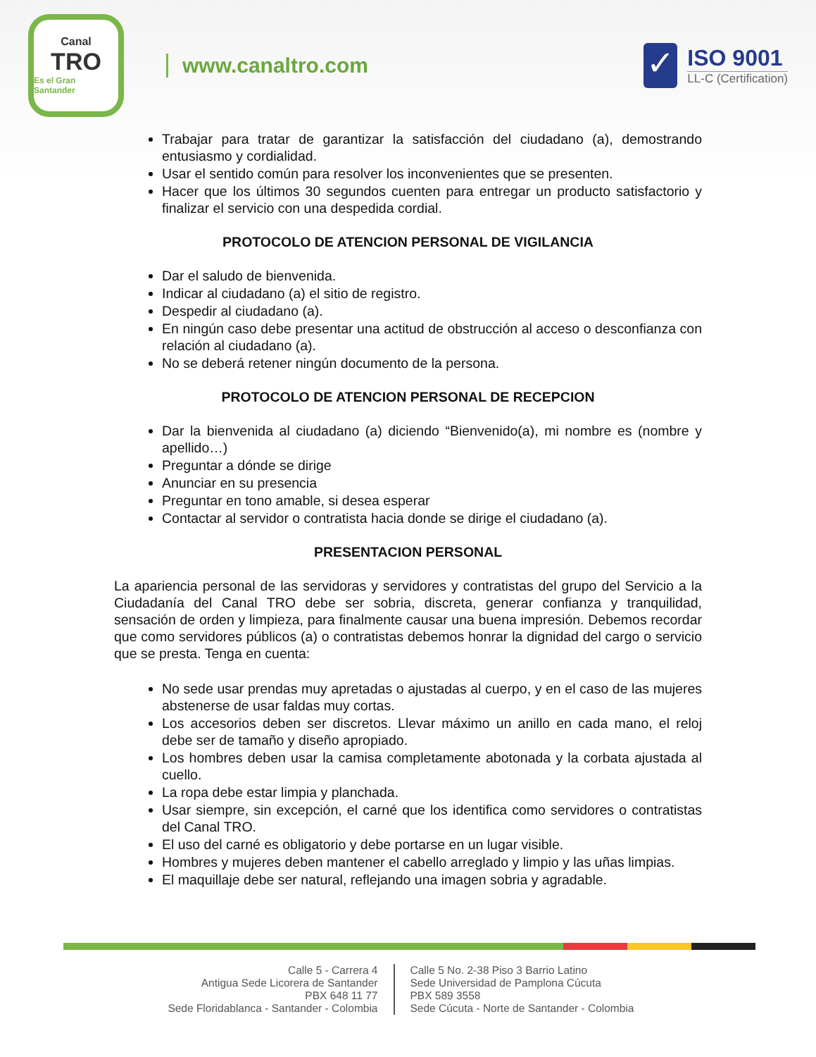Canal
TRO
Es el Gran Santander
www.canaltro.com
✓
ISO 9001
LL-C (Certification)
Trabajar para tratar de garantizar la satisfacción del ciudadano (a), demostrando entusiasmo y cordialidad.
Usar el sentido común para resolver los inconvenientes que se presenten.
Hacer que los últimos 30 segundos cuenten para entregar un producto satisfactorio y finalizar el servicio con una despedida cordial.
PROTOCOLO DE ATENCION PERSONAL DE VIGILANCIA
Dar el saludo de bienvenida.
Indicar al ciudadano (a) el sitio de registro.
Despedir al ciudadano (a).
En ningún caso debe presentar una actitud de obstrucción al acceso o desconfianza con relación al ciudadano (a).
No se deberá retener ningún documento de la persona.
PROTOCOLO DE ATENCION PERSONAL DE RECEPCION
Dar la bienvenida al ciudadano (a) diciendo “Bienvenido(a), mi nombre es (nombre y apellido…)
Preguntar a dónde se dirige
Anunciar en su presencia
Preguntar en tono amable, si desea esperar
Contactar al servidor o contratista hacia donde se dirige el ciudadano (a).
PRESENTACION PERSONAL
La apariencia personal de las servidoras y servidores y contratistas del grupo del Servicio a la Ciudadanía del Canal TRO debe ser sobria, discreta, generar confianza y tranquilidad, sensación de orden y limpieza, para finalmente causar una buena impresión. Debemos recordar que como servidores públicos (a) o contratistas debemos honrar la dignidad del cargo o servicio que se presta. Tenga en cuenta:
No sede usar prendas muy apretadas o ajustadas al cuerpo, y en el caso de las mujeres abstenerse de usar faldas muy cortas.
Los accesorios deben ser discretos. Llevar máximo un anillo en cada mano, el reloj debe ser de tamaño y diseño apropiado.
Los hombres deben usar la camisa completamente abotonada y la corbata ajustada al cuello.
La ropa debe estar limpia y planchada.
Usar siempre, sin excepción, el carné que los identifica como servidores o contratistas del Canal TRO.
El uso del carné es obligatorio y debe portarse en un lugar visible.
Hombres y mujeres deben mantener el cabello arreglado y limpio y las uñas limpias.
El maquillaje debe ser natural, reflejando una imagen sobria y agradable.
Calle 5 - Carrera 4
Antigua Sede Licorera de Santander
PBX 648 11 77
Sede Floridablanca - Santander - Colombia
Calle 5 No. 2-38 Piso 3 Barrio Latino
Sede Universidad de Pamplona Cúcuta
PBX 589 3558
Sede Cúcuta - Norte de Santander - Colombia